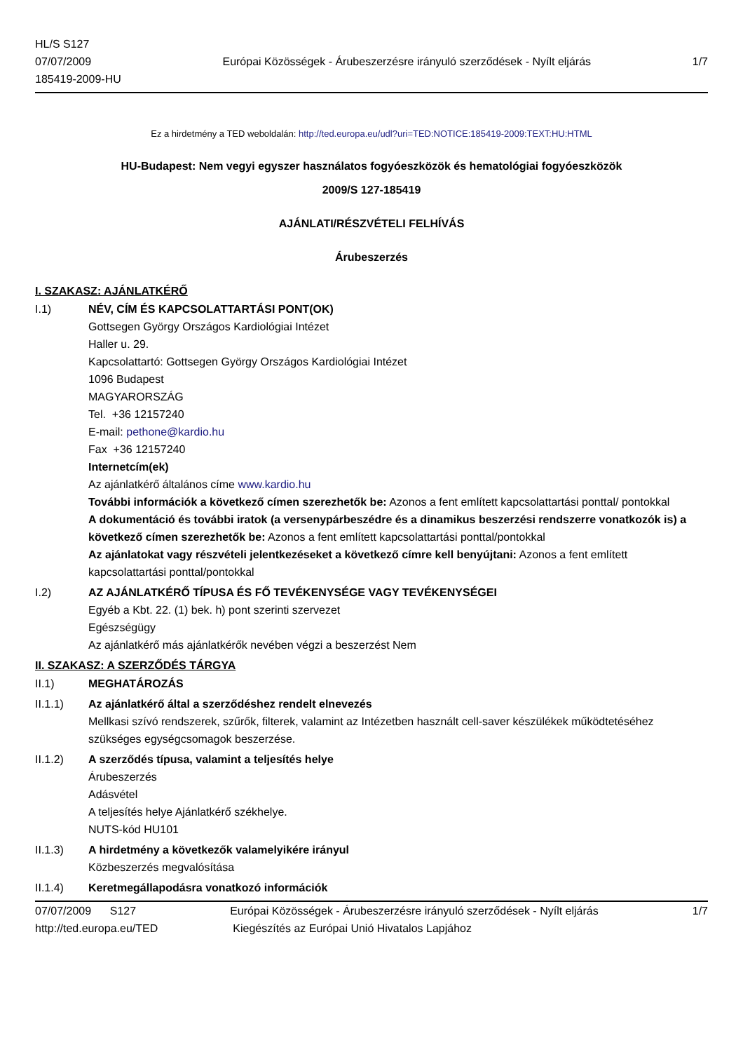HL/S S127
07/07/2009
185419-2009-HU
Európai Közösségek - Árubeszerzésre irányuló szerződések - Nyílt eljárás
1/7
Ez a hirdetmény a TED weboldalán: http://ted.europa.eu/udl?uri=TED:NOTICE:185419-2009:TEXT:HU:HTML
HU-Budapest: Nem vegyi egyszer használatos fogyóeszközök és hematológiai fogyóeszközök
2009/S 127-185419
AJÁNLATI/RÉSZVÉTELI FELHÍVÁS
Árubeszerzés
I. SZAKASZ: AJÁNLATKÉRŐ
I.1) NÉV, CÍM ÉS KAPCSOLATTARTÁSI PONT(OK)
Gottsegen György Országos Kardiológiai Intézet
Haller u. 29.
Kapcsolattartó: Gottsegen György Országos Kardiológiai Intézet
1096 Budapest
MAGYARORSZÁG
Tel. +36 12157240
E-mail: pethone@kardio.hu
Fax +36 12157240
Internetcím(ek)
Az ajánlatkérő általános címe www.kardio.hu
További információk a következő címen szerezhetők be: Azonos a fent említett kapcsolattartási ponttal/ pontokkal
A dokumentáció és további iratok (a versenypárbeszédre és a dinamikus beszerzési rendszerre vonatkozók is) a következő címen szerezhetők be: Azonos a fent említett kapcsolattartási ponttal/pontokkal
Az ajánlatokat vagy részvételi jelentkezéseket a következő címre kell benyújtani: Azonos a fent említett kapcsolattartási ponttal/pontokkal
I.2) AZ AJÁNLATKÉRŐ TÍPUSA ÉS FŐ TEVÉKENYSÉGE VAGY TEVÉKENYSÉGEI
Egyéb a Kbt. 22. (1) bek. h) pont szerinti szervezet
Egészségügy
Az ajánlatkérő más ajánlatkérők nevében végzi a beszerzést Nem
II. SZAKASZ: A SZERZŐDÉS TÁRGYA
II.1) MEGHATÁROZÁS
II.1.1) Az ajánlatkérő által a szerződéshez rendelt elnevezés
Mellkasi szívó rendszerek, szűrők, filterek, valamint az Intézetben használt cell-saver készülékek működtetéséhez szükséges egységcsomagok beszerzése.
II.1.2) A szerződés típusa, valamint a teljesítés helye
Árubeszerzés
Adásvétel
A teljesítés helye Ajánlatkérő székhelye.
NUTS-kód HU101
II.1.3) A hirdetmény a következők valamelyikére irányul
Közbeszerzés megvalósítása
II.1.4) Keretmegállapodásra vonatkozó információk
07/07/2009 S127 Európai Közösségek - Árubeszerzésre irányuló szerződések - Nyílt eljárás 1/7
http://ted.europa.eu/TED Kiegészítés az Európai Unió Hivatalos Lapjához